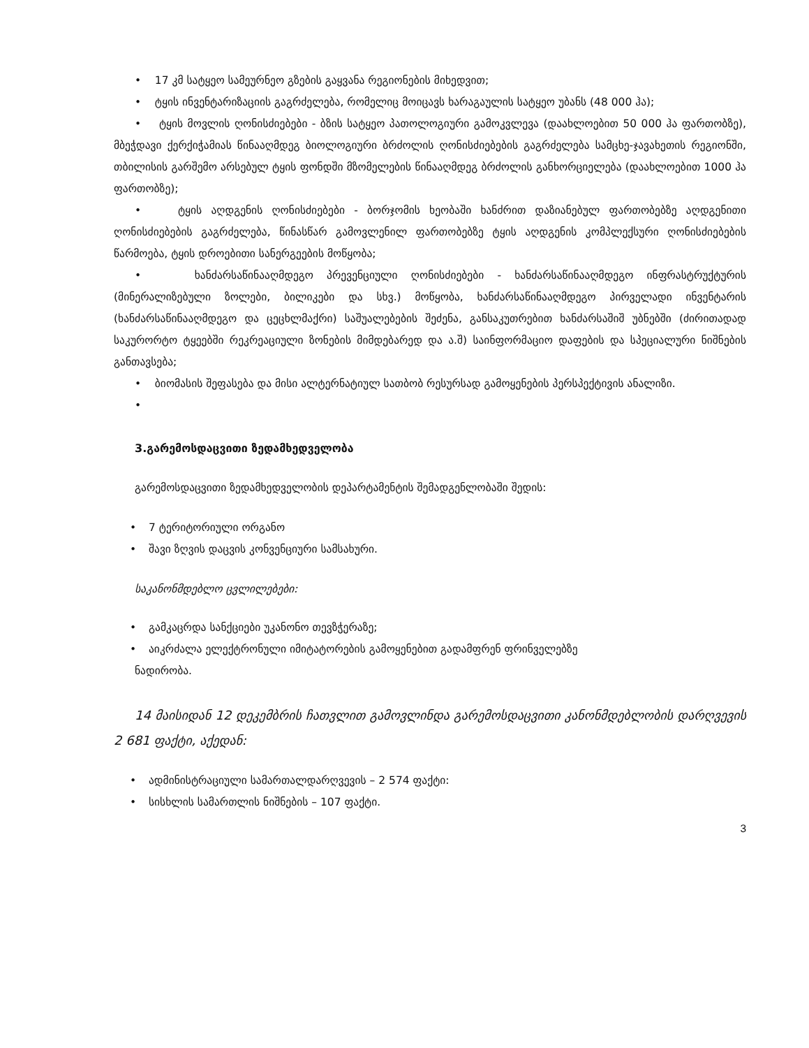• 17 კმ სატყეო სამეურნეო გზების გაყვანა რეგიონების მიხედვით;
• ტყის ინვენტარიზაციის გაგრძელება, რომელიც მოიცავს ხარაგაულის სატყეო უბანს (48 000 ჰა);
• ტყის მოვლის ღონისძიებები - ბზის სატყეო პათოლოგიური გამოკვლევა (დაახლოებით 50 000 ჰა ფართობზე), მბეჭდავი ქერქიჭამიას წინააღმდეგ ბიოლოგიური ბრძოლის ღონისძიებების გაგრძელება სამცხე-ჯავახეთის რეგიონში, თბილისის გარშემო არსებულ ტყის ფონდში მზომელების წინააღმდეგ ბრძოლის განხორციელება (დაახლოებით 1000 ჰა ფართობზე);
• ტყის აღდგენის ღონისძიებები - ბორჯომის ხეობაში ხანძრით დაზიანებულ ფართობებზე აღდგენითი ღონისძიებების გაგრძელება, წინასწარ გამოვლენილ ფართობებზე ტყის აღდგენის კომპლექსური ღონისძიებების წარმოება, ტყის დროებითი სანერგეების მოწყობა;
• ხანძარსაწინააღმდეგო პრევენციული ღონისძიებები - ხანძარსაწინააღმდეგო ინფრასტრუქტურის (მინერალიზებული ზოლები, ბილიკები და სხვ.) მოწყობა, ხანძარსაწინააღმდეგო პირველადი ინვენტარის (ხანძარსაწინააღმდეგო და ცეცხლმაქრი) საშუალებების შეძენა, განსაკუთრებით ხანძარსაშიშ უბნებში (ძირითადად საკურორტო ტყეებში რეკრეაციული ზონების მიმდებარედ და ა.შ) საინფორმაციო დაფების და სპეციალური ნიშნების განთავსება;
• ბიომასის შეფასება და მისი ალტერნატიულ სათბობ რესურსად გამოყენების პერსპექტივის ანალიზი.
•
3.გარემოსდაცვითი ზედამხედველობა
გარემოსდაცვითი ზედამხედველობის დეპარტამენტის შემადგენლობაში შედის:
• 7 ტერიტორიული ორგანო
• შავი ზღვის დაცვის კონვენციური სამსახური.
საკანონმდებლო ცვლილებები:
• გამკაცრდა სანქციები უკანონო თევზჭერაზე;
• აიკრძალა ელექტრონული იმიტატორების გამოყენებით გადამფრენ ფრინველებზე
ნადირობა.
14 მაისიდან 12 დეკემბრის ჩათვლით გამოვლინდა გარემოსდაცვითი კანონმდებლობის დარღვევის 2 681 ფაქტი, აქედან:
• ადმინისტრაციული სამართალდარღვევის – 2 574 ფაქტი:
• სისხლის სამართლის ნიშნების – 107 ფაქტი.
3